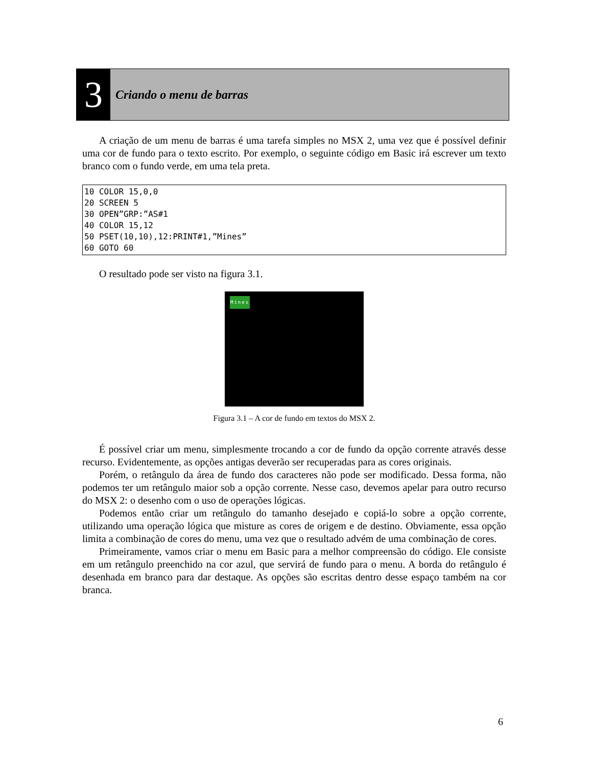3
Criando o menu de barras
A criação de um menu de barras é uma tarefa simples no MSX 2, uma vez que é possível definir uma cor de fundo para o texto escrito. Por exemplo, o seguinte código em Basic irá escrever um texto branco com o fundo verde, em uma tela preta.
10 COLOR 15,0,0
20 SCREEN 5
30 OPEN”GRP:”AS#1
40 COLOR 15,12
50 PSET(10,10),12:PRINT#1,”Mines”
60 GOTO 60
O resultado pode ser visto na figura 3.1.
Mines
Figura 3.1 – A cor de fundo em textos do MSX 2.
É possível criar um menu, simplesmente trocando a cor de fundo da opção corrente através desse recurso. Evidentemente, as opções antigas deverão ser recuperadas para as cores originais.
Porém, o retângulo da área de fundo dos caracteres não pode ser modificado. Dessa forma, não podemos ter um retângulo maior sob a opção corrente. Nesse caso, devemos apelar para outro recurso do MSX 2: o desenho com o uso de operações lógicas.
Podemos então criar um retângulo do tamanho desejado e copiá-lo sobre a opção corrente, utilizando uma operação lógica que misture as cores de origem e de destino. Obviamente, essa opção limita a combinação de cores do menu, uma vez que o resultado advém de uma combinação de cores.
Primeiramente, vamos criar o menu em Basic para a melhor compreensão do código. Ele consiste em um retângulo preenchido na cor azul, que servirá de fundo para o menu. A borda do retângulo é desenhada em branco para dar destaque. As opções são escritas dentro desse espaço também na cor branca.
6